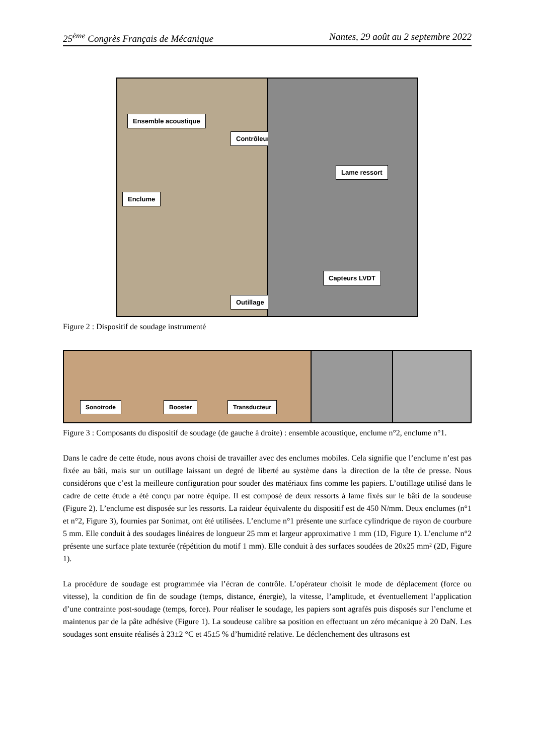25<sup>ème</sup> Congrès Français de Mécanique Nantes, 29 août au 2 septembre 2022
Ensemble acoustique
Contrôleur
Enclume
Outillage
Lame ressort
Capteurs LVDT
Figure 2 : Dispositif de soudage instrumenté
Sonotrode Booster Transducteur
Figure 3 : Composants du dispositif de soudage (de gauche à droite) : ensemble acoustique, enclume n°2, enclume n°1.
Dans le cadre de cette étude, nous avons choisi de travailler avec des enclumes mobiles. Cela signifie que l’enclume n’est pas fixée au bâti, mais sur un outillage laissant un degré de liberté au système dans la direction de la tête de presse. Nous considérons que c’est la meilleure configuration pour souder des matériaux fins comme les papiers. L’outillage utilisé dans le cadre de cette étude a été conçu par notre équipe. Il est composé de deux ressorts à lame fixés sur le bâti de la soudeuse (Figure 2). L’enclume est disposée sur les ressorts. La raideur équivalente du dispositif est de 450 N/mm. Deux enclumes (n°1 et n°2, Figure 3), fournies par Sonimat, ont été utilisées. L’enclume n°1 présente une surface cylindrique de rayon de courbure 5 mm. Elle conduit à des soudages linéaires de longueur 25 mm et largeur approximative 1 mm (1D, Figure 1). L’enclume n°2 présente une surface plate texturée (répétition du motif 1 mm). Elle conduit à des surfaces soudées de 20x25 mm² (2D, Figure 1).
La procédure de soudage est programmée via l’écran de contrôle. L’opérateur choisit le mode de déplacement (force ou vitesse), la condition de fin de soudage (temps, distance, énergie), la vitesse, l’amplitude, et éventuellement l’application d’une contrainte post-soudage (temps, force). Pour réaliser le soudage, les papiers sont agrafés puis disposés sur l’enclume et maintenus par de la pâte adhésive (Figure 1). La soudeuse calibre sa position en effectuant un zéro mécanique à 20 DaN. Les soudages sont ensuite réalisés à 23±2 °C et 45±5 % d’humidité relative. Le déclenchement des ultrasons est